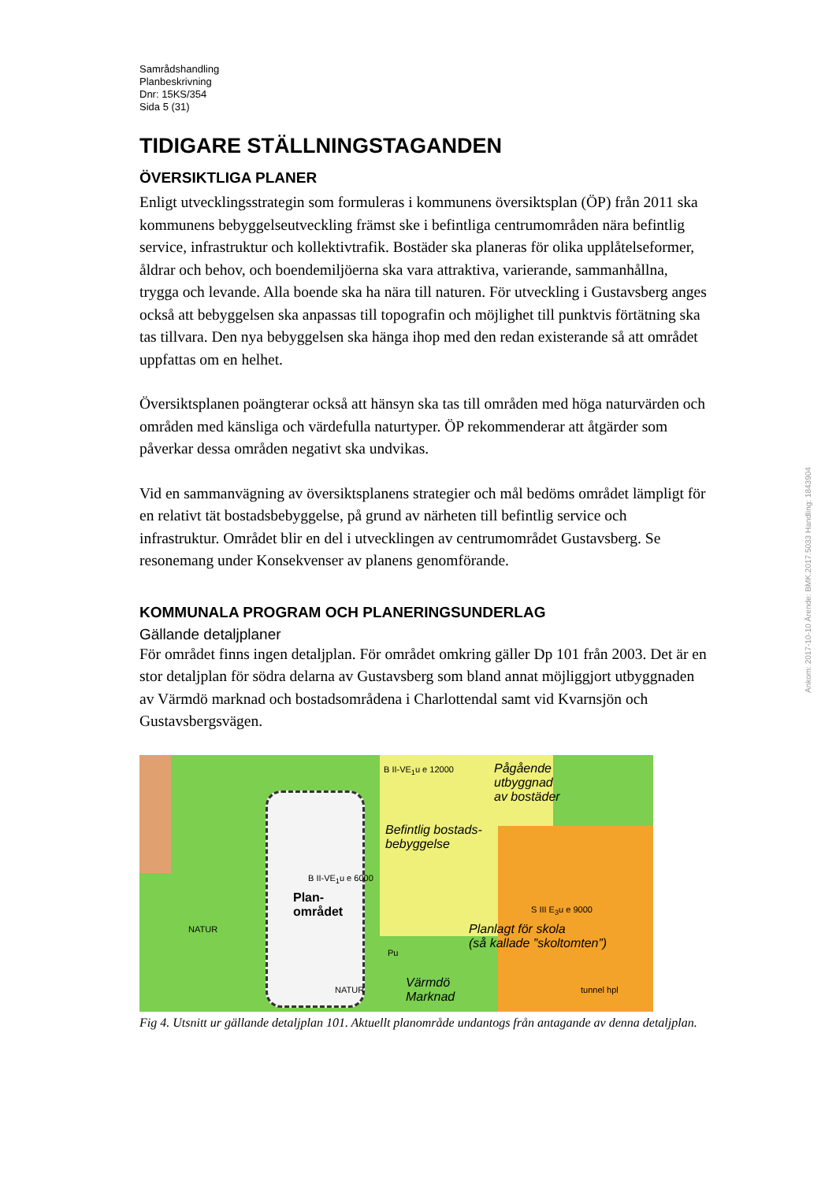Samrådshandling
Planbeskrivning
Dnr: 15KS/354
Sida 5 (31)
TIDIGARE STÄLLNINGSTAGANDEN
ÖVERSIKTLIGA PLANER
Enligt utvecklingsstrategin som formuleras i kommunens översiktsplan (ÖP) från 2011 ska kommunens bebyggelseutveckling främst ske i befintliga centrumområden nära befintlig service, infrastruktur och kollektivtrafik. Bostäder ska planeras för olika upplåtelseformer, åldrar och behov, och boendemiljöerna ska vara attraktiva, varierande, sammanhållna, trygga och levande. Alla boende ska ha nära till naturen. För utveckling i Gustavsberg anges också att bebyggelsen ska anpassas till topografin och möjlighet till punktvis förtätning ska tas tillvara. Den nya bebyggelsen ska hänga ihop med den redan existerande så att området uppfattas om en helhet.
Översiktsplanen poängterar också att hänsyn ska tas till områden med höga naturvärden och områden med känsliga och värdefulla naturtyper. ÖP rekommenderar att åtgärder som påverkar dessa områden negativt ska undvikas.
Vid en sammanvägning av översiktsplanens strategier och mål bedöms området lämpligt för en relativt tät bostadsbebyggelse, på grund av närheten till befintlig service och infrastruktur. Området blir en del i utvecklingen av centrumområdet Gustavsberg. Se resonemang under Konsekvenser av planens genomförande.
KOMMUNALA PROGRAM OCH PLANERINGSUNDERLAG
Gällande detaljplaner
För området finns ingen detaljplan. För området omkring gäller Dp 101 från 2003. Det är en stor detaljplan för södra delarna av Gustavsberg som bland annat möjliggjort utbyggnaden av Värmdö marknad och bostadsområdena i Charlottendal samt vid Kvarnsjön och Gustavsbergsvägen.
B II-VE<sub>1</sub>u e 12000
Pågående
utbyggnad
av bostäder
Befintlig bostads-
bebyggelse
B II-VE<sub>1</sub>u e 6000
Plan-
området
NATUR
Pu
S III E<sub>3</sub>u e 9000
Planlagt för skola
(så kallade ”skoltomten”)
NATUR
Värmdö
Marknad
tunnel hpl
Fig 4. Utsnitt ur gällande detaljplan 101. Aktuellt planområde undantogs från antagande av denna detaljplan.
Ankom: 2017-10-10 Ärende: BMK.2017.5033 Handling: 1843904